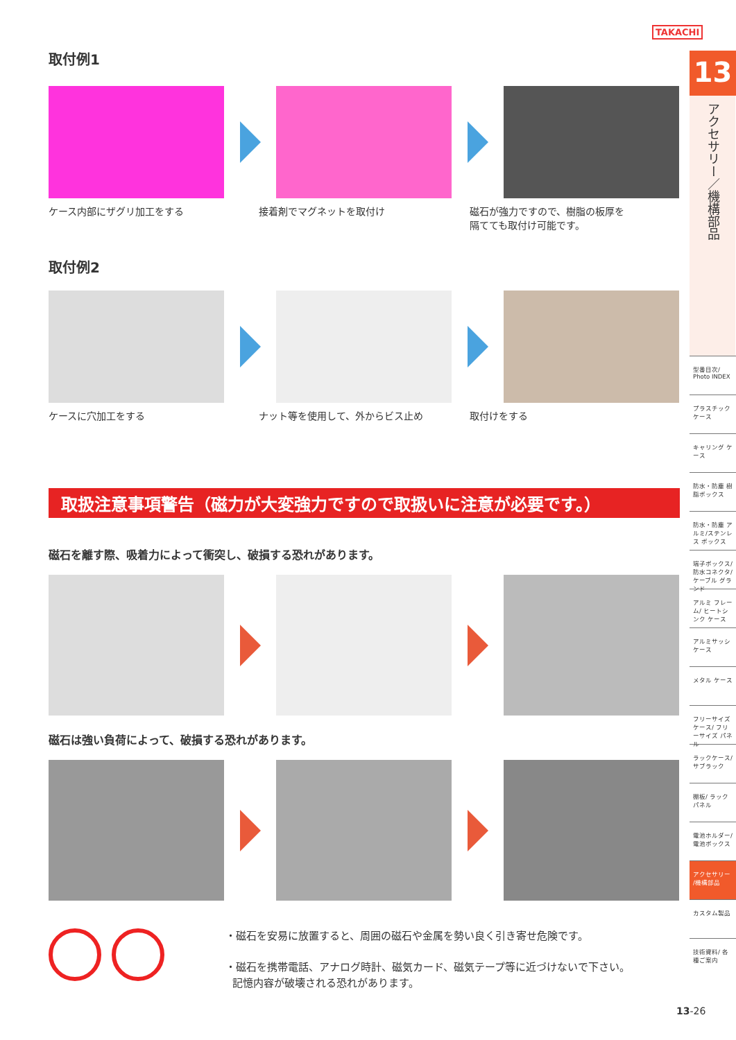TAKACHI
取付例1
ケース内部にザグリ加工をする 接着剤でマグネットを取付け 磁石が強力ですので、樹脂の板厚を
隔てても取付け可能です。
取付例2
ケースに穴加工をする ナット等を使用して、外からビス止め 取付けをする
取扱注意事項警告（磁力が大変強力ですので取扱いに注意が必要です。）
磁石を離す際、吸着力によって衝突し、破損する恐れがあります。
磁石は強い負荷によって、破損する恐れがあります。
・磁石を安易に放置すると、周囲の磁石や金属を勢い良く引き寄せ危険です。
・磁石を携帯電話、アナログ時計、磁気カード、磁気テープ等に近づけないで下さい。
記憶内容が破壊される恐れがあります。
13
アクセサリー／機構部品
型番目次/ Photo INDEX
プラスチック ケース
キャリング ケース
防水・防塵 樹脂ボックス
防水・防塵 アルミ/ステンレス ボックス
端子ボックス/防水コネクタ/ケーブル グランド
アルミ フレーム/ ヒートシンク ケース
アルミサッシ ケース
メタル ケース
フリーサイズ ケース/ フリーサイズ パネル
ラックケース/ サブラック
棚板/ ラックパネル
電池ホルダー/ 電池ボックス
アクセサリー /機構部品
カスタム製品
技術資料/ 各種ご案内
13-26